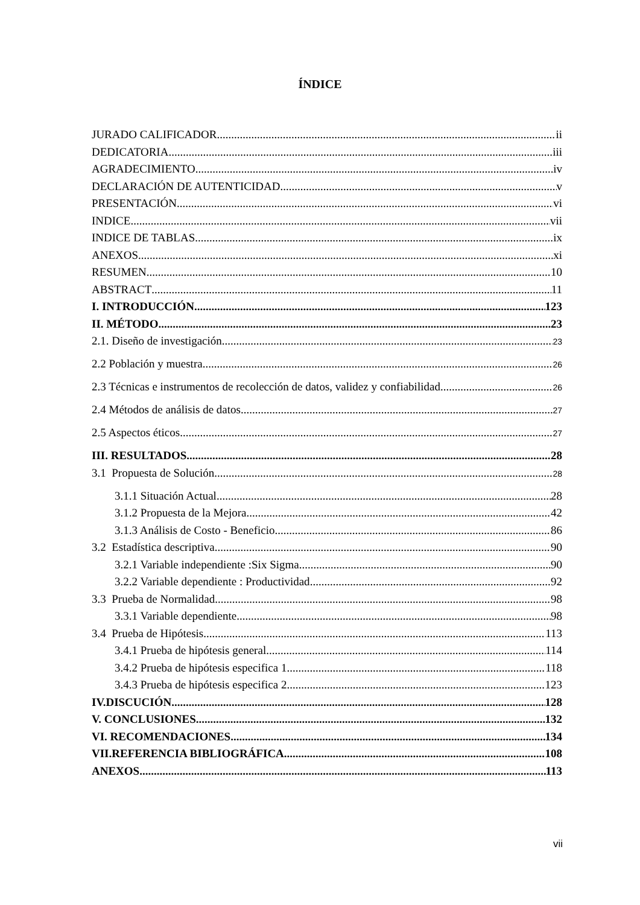ÍNDICE
JURADO CALIFICADOR ii
DEDICATORIA iii
AGRADECIMIENTO iv
DECLARACIÓN DE AUTENTICIDAD v
PRESENTACIÓN vi
INDICE vii
INDICE DE TABLAS ix
ANEXOS xi
RESUMEN 10
ABSTRACT 11
I. INTRODUCCIÓN 123
II. MÉTODO 23
2.1. Diseño de investigación 23
2.2 Población y muestra 26
2.3 Técnicas e instrumentos de recolección de datos, validez y confiabilidad 26
2.4 Métodos de análisis de datos 27
2.5 Aspectos éticos 27
III. RESULTADOS 28
3.1 Propuesta de Solución 28
3.1.1 Situación Actual 28
3.1.2 Propuesta de la Mejora 42
3.1.3 Análisis de Costo - Beneficio 86
3.2 Estadística descriptiva 90
3.2.1 Variable independiente :Six Sigma.. 90
3.2.2 Variable dependiente : Productividad 92
3.3 Prueba de Normalidad 98
3.3.1 Variable dependiente 98
3.4 Prueba de Hipótesis 113
3.4.1 Prueba de hipótesis general 114
3.4.2 Prueba de hipótesis especifica 1 118
3.4.3 Prueba de hipótesis especifica 2 123
IV.DISCUCIÓN 128
V. CONCLUSIONES 132
VI. RECOMENDACIONES 134
VII.REFERENCIA BIBLIOGRÁFICA 108
ANEXOS 113
vii